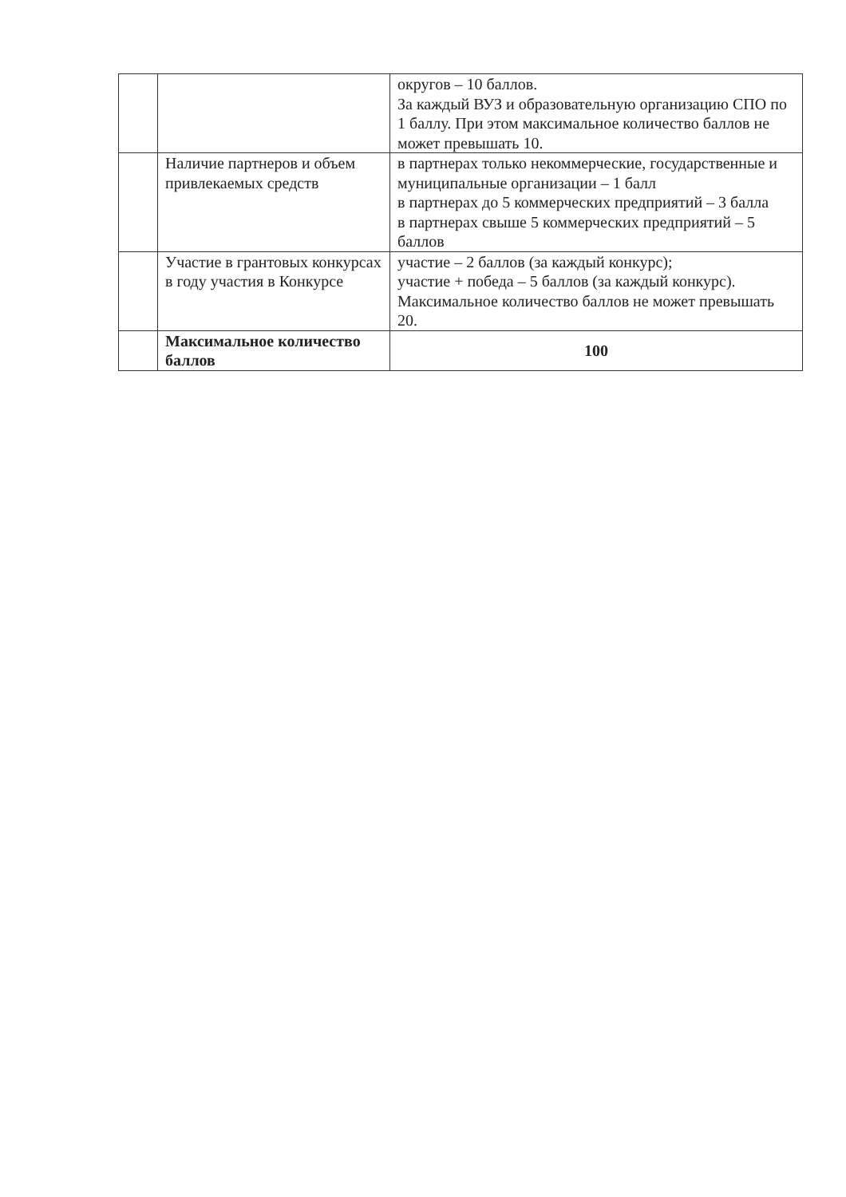| | | округов – 10 баллов. За каждый ВУЗ и образовательную организацию СПО по 1 баллу. При этом максимальное количество баллов не может превышать 10. |
| | Наличие партнеров и объем привлекаемых средств | в партнерах только некоммерческие, государственные и муниципальные организации – 1 балл в партнерах до 5 коммерческих предприятий – 3 балла в партнерах свыше 5 коммерческих предприятий – 5 баллов |
| | Участие в грантовых конкурсах в году участия в Конкурсе | участие – 2 баллов (за каждый конкурс); участие + победа – 5 баллов (за каждый конкурс). Максимальное количество баллов не может превышать 20. |
| | Максимальное количество баллов | 100 |